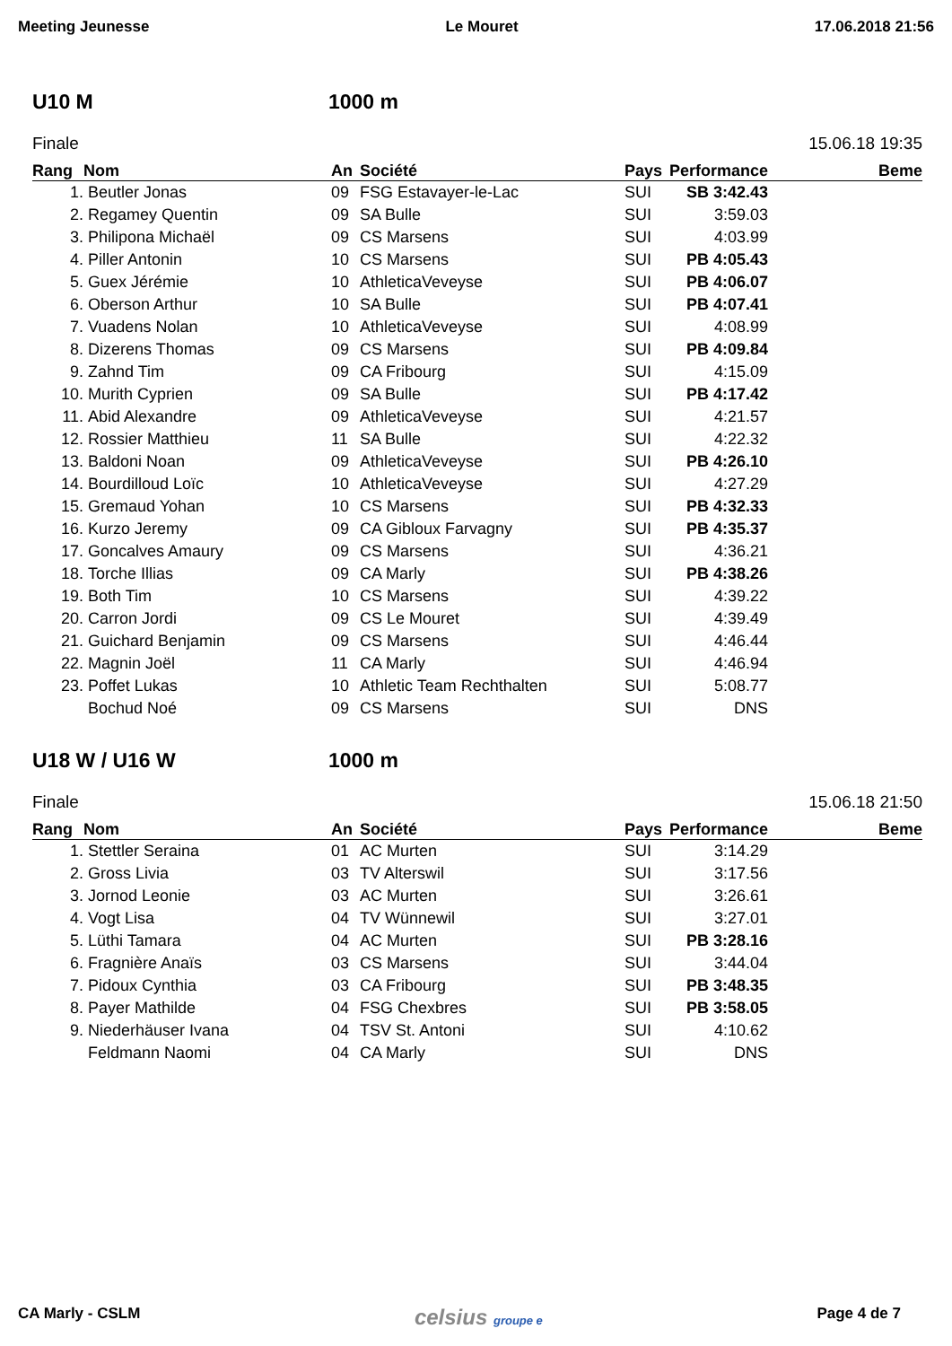Meeting Jeunesse Le Mouret 17.06.2018 21:56
U10 M 1000 m
Finale 15.06.18 19:35
| Rang | Nom | An | Société | Pays | Performance | Beme |
| --- | --- | --- | --- | --- | --- | --- |
| 1. | Beutler Jonas | 09 | FSG Estavayer-le-Lac | SUI | SB 3:42.43 | |
| 2. | Regamey Quentin | 09 | SA Bulle | SUI | 3:59.03 | |
| 3. | Philipona Michaël | 09 | CS Marsens | SUI | 4:03.99 | |
| 4. | Piller Antonin | 10 | CS Marsens | SUI | PB 4:05.43 | |
| 5. | Guex Jérémie | 10 | AthleticaVeveyse | SUI | PB 4:06.07 | |
| 6. | Oberson Arthur | 10 | SA Bulle | SUI | PB 4:07.41 | |
| 7. | Vuadens Nolan | 10 | AthleticaVeveyse | SUI | 4:08.99 | |
| 8. | Dizerens Thomas | 09 | CS Marsens | SUI | PB 4:09.84 | |
| 9. | Zahnd Tim | 09 | CA Fribourg | SUI | 4:15.09 | |
| 10. | Murith Cyprien | 09 | SA Bulle | SUI | PB 4:17.42 | |
| 11. | Abid Alexandre | 09 | AthleticaVeveyse | SUI | 4:21.57 | |
| 12. | Rossier Matthieu | 11 | SA Bulle | SUI | 4:22.32 | |
| 13. | Baldoni Noan | 09 | AthleticaVeveyse | SUI | PB 4:26.10 | |
| 14. | Bourdilloud Loïc | 10 | AthleticaVeveyse | SUI | 4:27.29 | |
| 15. | Gremaud Yohan | 10 | CS Marsens | SUI | PB 4:32.33 | |
| 16. | Kurzo Jeremy | 09 | CA Gibloux Farvagny | SUI | PB 4:35.37 | |
| 17. | Goncalves Amaury | 09 | CS Marsens | SUI | 4:36.21 | |
| 18. | Torche Illias | 09 | CA Marly | SUI | PB 4:38.26 | |
| 19. | Both Tim | 10 | CS Marsens | SUI | 4:39.22 | |
| 20. | Carron Jordi | 09 | CS Le Mouret | SUI | 4:39.49 | |
| 21. | Guichard Benjamin | 09 | CS Marsens | SUI | 4:46.44 | |
| 22. | Magnin Joël | 11 | CA Marly | SUI | 4:46.94 | |
| 23. | Poffet Lukas | 10 | Athletic Team Rechthalten | SUI | 5:08.77 | |
| | Bochud Noé | 09 | CS Marsens | SUI | DNS | |
U18 W / U16 W 1000 m
Finale 15.06.18 21:50
| Rang | Nom | An | Société | Pays | Performance | Beme |
| --- | --- | --- | --- | --- | --- | --- |
| 1. | Stettler Seraina | 01 | AC Murten | SUI | 3:14.29 | |
| 2. | Gross Livia | 03 | TV Alterswil | SUI | 3:17.56 | |
| 3. | Jornod Leonie | 03 | AC Murten | SUI | 3:26.61 | |
| 4. | Vogt Lisa | 04 | TV Wünnewil | SUI | 3:27.01 | |
| 5. | Lüthi Tamara | 04 | AC Murten | SUI | PB 3:28.16 | |
| 6. | Fragnière Anaïs | 03 | CS Marsens | SUI | 3:44.04 | |
| 7. | Pidoux Cynthia | 03 | CA Fribourg | SUI | PB 3:48.35 | |
| 8. | Payer Mathilde | 04 | FSG Chexbres | SUI | PB 3:58.05 | |
| 9. | Niederhäuser Ivana | 04 | TSV St. Antoni | SUI | 4:10.62 | |
| | Feldmann Naomi | 04 | CA Marly | SUI | DNS | |
CA Marly - CSLM celsius groupe e Page 4 de 7